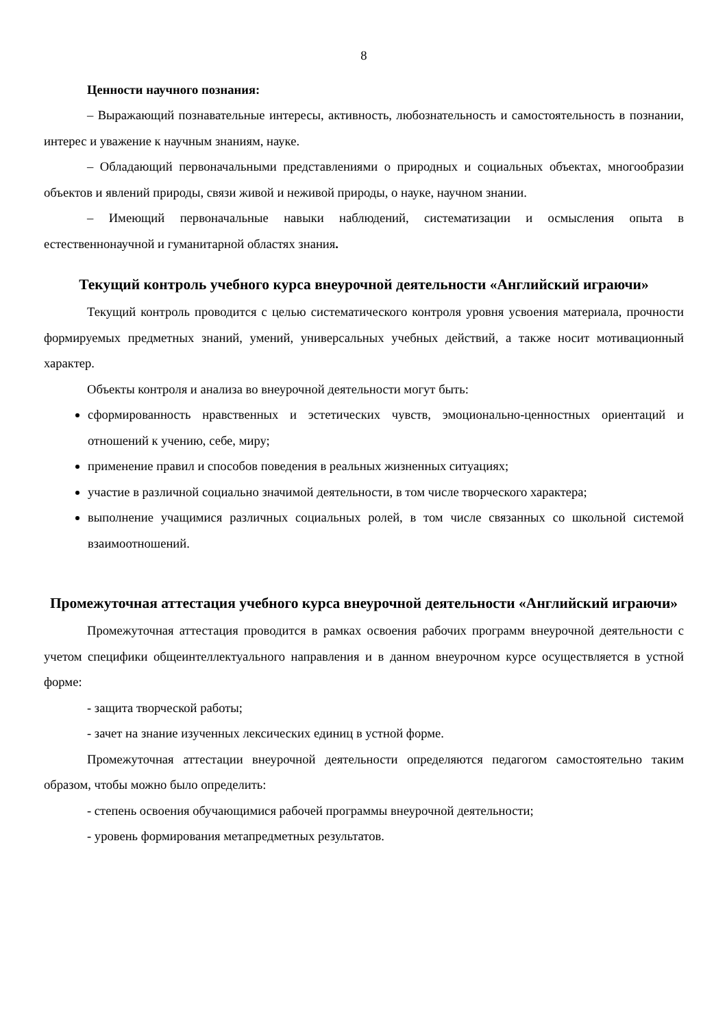8
Ценности научного познания:
– Выражающий познавательные интересы, активность, любознательность и самостоятельность в познании, интерес и уважение к научным знаниям, науке.
– Обладающий первоначальными представлениями о природных и социальных объектах, многообразии объектов и явлений природы, связи живой и неживой природы, о науке, научном знании.
– Имеющий первоначальные навыки наблюдений, систематизации и осмысления опыта в естественнонаучной и гуманитарной областях знания.
Текущий контроль учебного курса внеурочной деятельности «Английский играючи»
Текущий контроль проводится с целью систематического контроля уровня усвоения материала, прочности формируемых предметных знаний, умений, универсальных учебных действий, а также носит мотивационный характер.
Объекты контроля и анализа во внеурочной деятельности могут быть:
сформированность нравственных и эстетических чувств, эмоционально-ценностных ориентаций и отношений к учению, себе, миру;
применение правил и способов поведения в реальных жизненных ситуациях;
участие в различной социально значимой деятельности, в том числе творческого характера;
выполнение учащимися различных социальных ролей, в том числе связанных со школьной системой взаимоотношений.
Промежуточная аттестация учебного курса внеурочной деятельности «Английский играючи»
Промежуточная аттестация проводится в рамках освоения рабочих программ внеурочной деятельности с учетом специфики общеинтеллектуального направления и в данном внеурочном курсе осуществляется в устной форме:
- защита творческой работы;
- зачет на знание изученных лексических единиц в устной форме.
Промежуточная аттестации внеурочной деятельности определяются педагогом самостоятельно таким образом, чтобы можно было определить:
- степень освоения обучающимися рабочей программы внеурочной деятельности;
- уровень формирования метапредметных результатов.